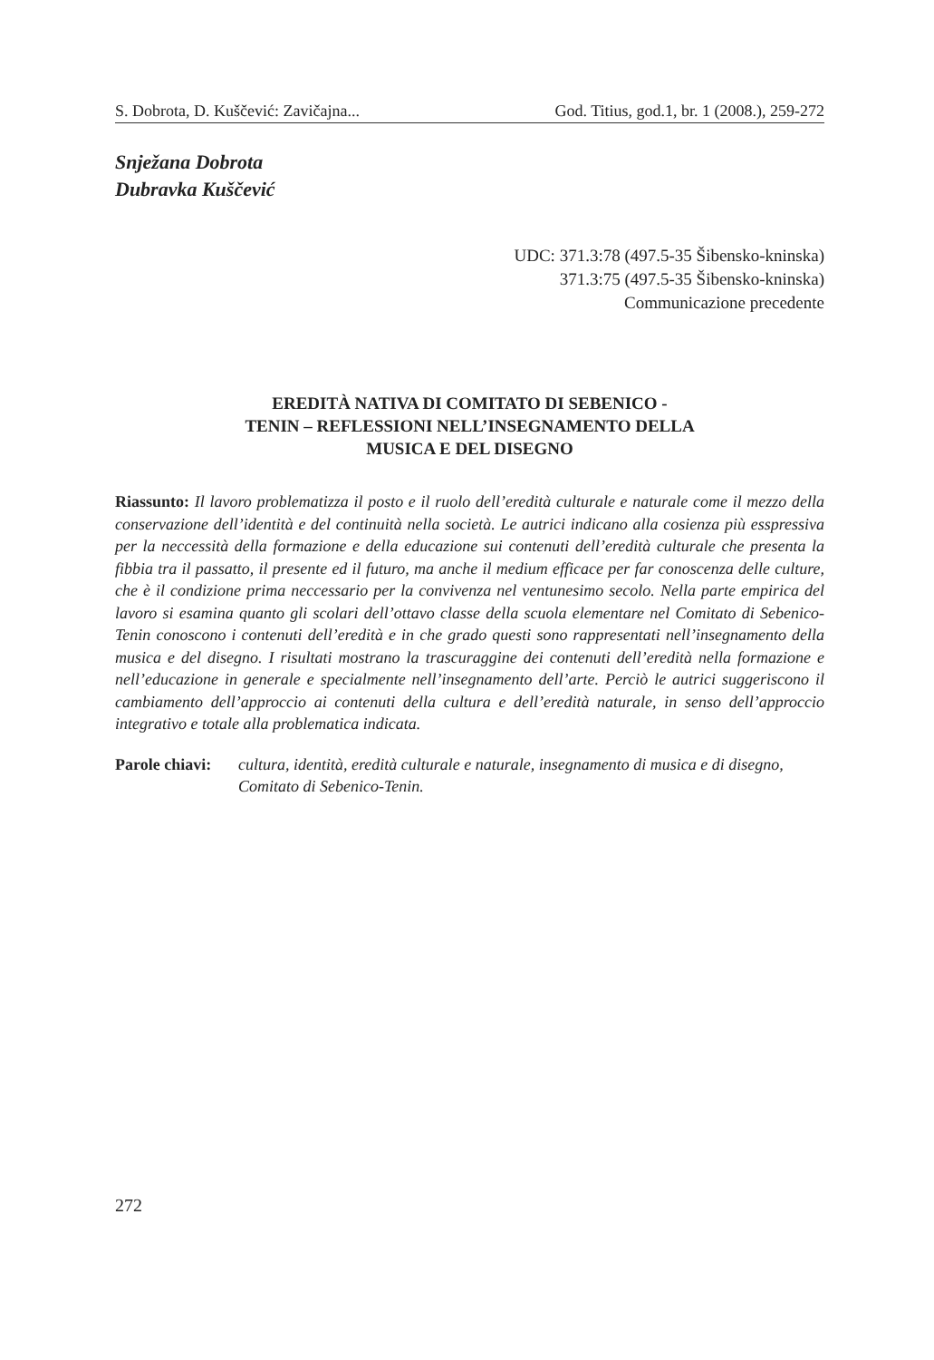S. Dobrota, D. Kuščević: Zavičajna... God. Titius, god.1, br. 1 (2008.), 259-272
Snježana Dobrota
Dubravka Kuščević
UDC: 371.3:78 (497.5-35 Šibensko-kninska)
371.3:75 (497.5-35 Šibensko-kninska)
Communicazione precedente
EREDITÀ NATIVA DI COMITATO DI SEBENICO -
TENIN – REFLESSIONI NELL’INSEGNAMENTO DELLA
MUSICA E DEL DISEGNO
Riassunto: Il lavoro problematizza il posto e il ruolo dell’eredità culturale e naturale come il mezzo della conservazione dell’identità e del continuità nella società. Le autrici indicano alla cosienza più esspressiva per la neccessità della formazione e della educazione sui contenuti dell’eredità culturale che presenta la fibbia tra il passatto, il presente ed il futuro, ma anche il medium efficace per far conoscenza delle culture, che è il condizione prima neccessario per la convivenza nel ventunesimo secolo. Nella parte empirica del lavoro si esamina quanto gli scolari dell’ottavo classe della scuola elementare nel Comitato di Sebenico-Tenin conoscono i contenuti dell’eredità e in che grado questi sono rappresentati nell’insegnamento della musica e del disegno. I risultati mostrano la trascuraggine dei contenuti dell’eredità nella formazione e nell’educazione in generale e specialmente nell’insegnamento dell’arte. Perciò le autrici suggeriscono il cambiamento dell’approccio ai contenuti della cultura e dell’eredità naturale, in senso dell’approccio integrativo e totale alla problematica indicata.
Parole chiavi: cultura, identità, eredità culturale e naturale, insegnamento di musica e di disegno, Comitato di Sebenico-Tenin.
272